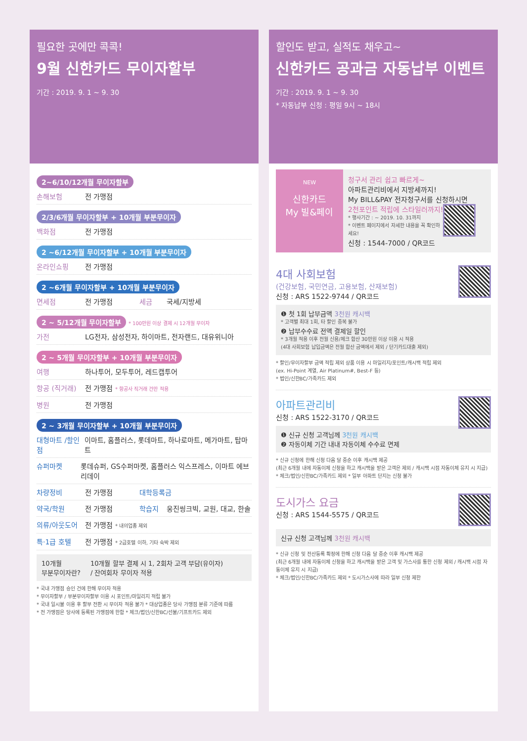필요한 곳에만 콕콕!
9월 신한카드 무이자할부
기간 : 2019. 9. 1 ~ 9. 30
2~6/10/12개월 무이자할부
손해보험 전 가맹점
2/3/6개월 무이자할부 + 10개월 부분무이자
백화점 전 가맹점
2 ~6/12개월 무이자할부 + 10개월 부분무이자
온라인쇼핑 전 가맹점
2 ~6개월 무이자할부 + 10개월 부분무이자
면세점 전 가맹점 세금 국세/지방세
2 ~ 5/12개월 무이자할부 * 100만원 이상 결제 시 12개월 무이자
가전 LG전자, 삼성전자, 하이마트, 전자랜드, 대유위니아
2 ~ 5개월 무이자할부 + 10개월 부분무이자
여행 하나투어, 모두투어, 레드캡투어
항공 (직거래) 전 가맹점 * 항공사 직거래 건만 적용
병원 전 가맹점
2 ~ 3개월 무이자할부 + 10개월 부분무이자
대형마트 /할인점 이마트, 홈플러스, 롯데마트, 하나로마트, 메가마트, 탑마트
슈퍼마켓 롯데슈퍼, GS수퍼마켓, 홈플러스 익스프레스, 이마트 에브리데이
차량정비 전 가맹점 대학등록금
약국/학원 전 가맹점 학습지 웅진씽크빅, 교원, 대교, 한솔
의류/아웃도어 전 가맹점 * 내의업종 제외
특·1급 호텔 전 가맹점 * 2급호텔 이하, 기타 숙박 제외
10개월
부분무이자란? 10개월 할부 결제 시 1, 2회차 고객 부담(유이자)
/ 잔여회차 무이자 적용
* 국내 가맹점 승인 건에 한해 무이자 적용
* 무이자할부 / 부분무이자할부 이용 시 포인트/마일리지 적립 불가
* 국내 일시불 이용 후 할부 전환 시 무이자 적용 불가 * 대상업종은 당사 가맹점 분류 기준에 따름
* 전 가맹점은 당사에 등록된 가맹점에 한함 * 체크/법인/신한BC/선불/기프트카드 제외
할인도 받고, 실적도 채우고~
신한카드 공과금 자동납부 이벤트
기간 : 2019. 9. 1 ~ 9. 30
* 자동납부 신청 : 평일 9시 ~ 18시
NEW
신한카드
My 빌&페이
청구서 관리 쉽고 빠르게~
아파트관리비에서 지방세까지!
My BILL&PAY 전자청구서를 신청하시면
2천포인트 적립에 스타일러까지!
* 행사기간 : ~ 2019. 10. 31까지
* 이벤트 페이지에서 자세한 내용을 꼭 확인하세요!
신청 : 1544-7000 / QR코드
4대 사회보험
(건강보험, 국민연금, 고용보험, 산재보험)
신청 : ARS 1522-9744 / QR코드
❶ 첫 1회 납부금액 3천원 캐시백
* 고객별 최대 1회, 타 할인 중복 불가
❷ 납부수수료 전액 결제일 할인
* 3개월 적용 이후 전월 신용/체크 합산 30만원 이상 이용 시 적용
(4대 사회보험 납입금액은 전월 합산 금액에서 제외 / 단기카드대출 제외)
* 할인/무이자할부 금액 적립 제외 상품 이용 시 마일리지/포인트/캐시백 적립 제외
(ex. Hi-Point 계열, Air Platinum#, Best-F 등)
* 법인/신한BC/가족카드 제외
아파트관리비
신청 : ARS 1522-3170 / QR코드
❶ 신규 신청 고객님께 3천원 캐시백
❷ 자동이체 기간 내내 자동이체 수수료 면제
* 신규 신청에 한해 신청 다음 달 중순 이후 캐시백 제공
(최근 6개월 내에 자동이체 신청을 하고 캐시백을 받은 고객은 제외 / 캐시백 시점 자동이체 유지 시 지급)
* 체크/법인/신한BC/가족카드 제외 * 일부 아파트 단지는 신청 불가
도시가스 요금
신청 : ARS 1544-5575 / QR코드
신규 신청 고객님께 3천원 캐시백
* 신규 신청 및 전산등록 확정에 한해 신청 다음 달 중순 이후 캐시백 제공
(최근 6개월 내에 자동이체 신청을 하고 캐시백을 받은 고객 및 가스사를 통한 신청 제외 / 캐시백 시점 자동이체 유지 시 지급)
* 체크/법인/신한BC/가족카드 제외 * 도시가스사에 따라 일부 신청 제한